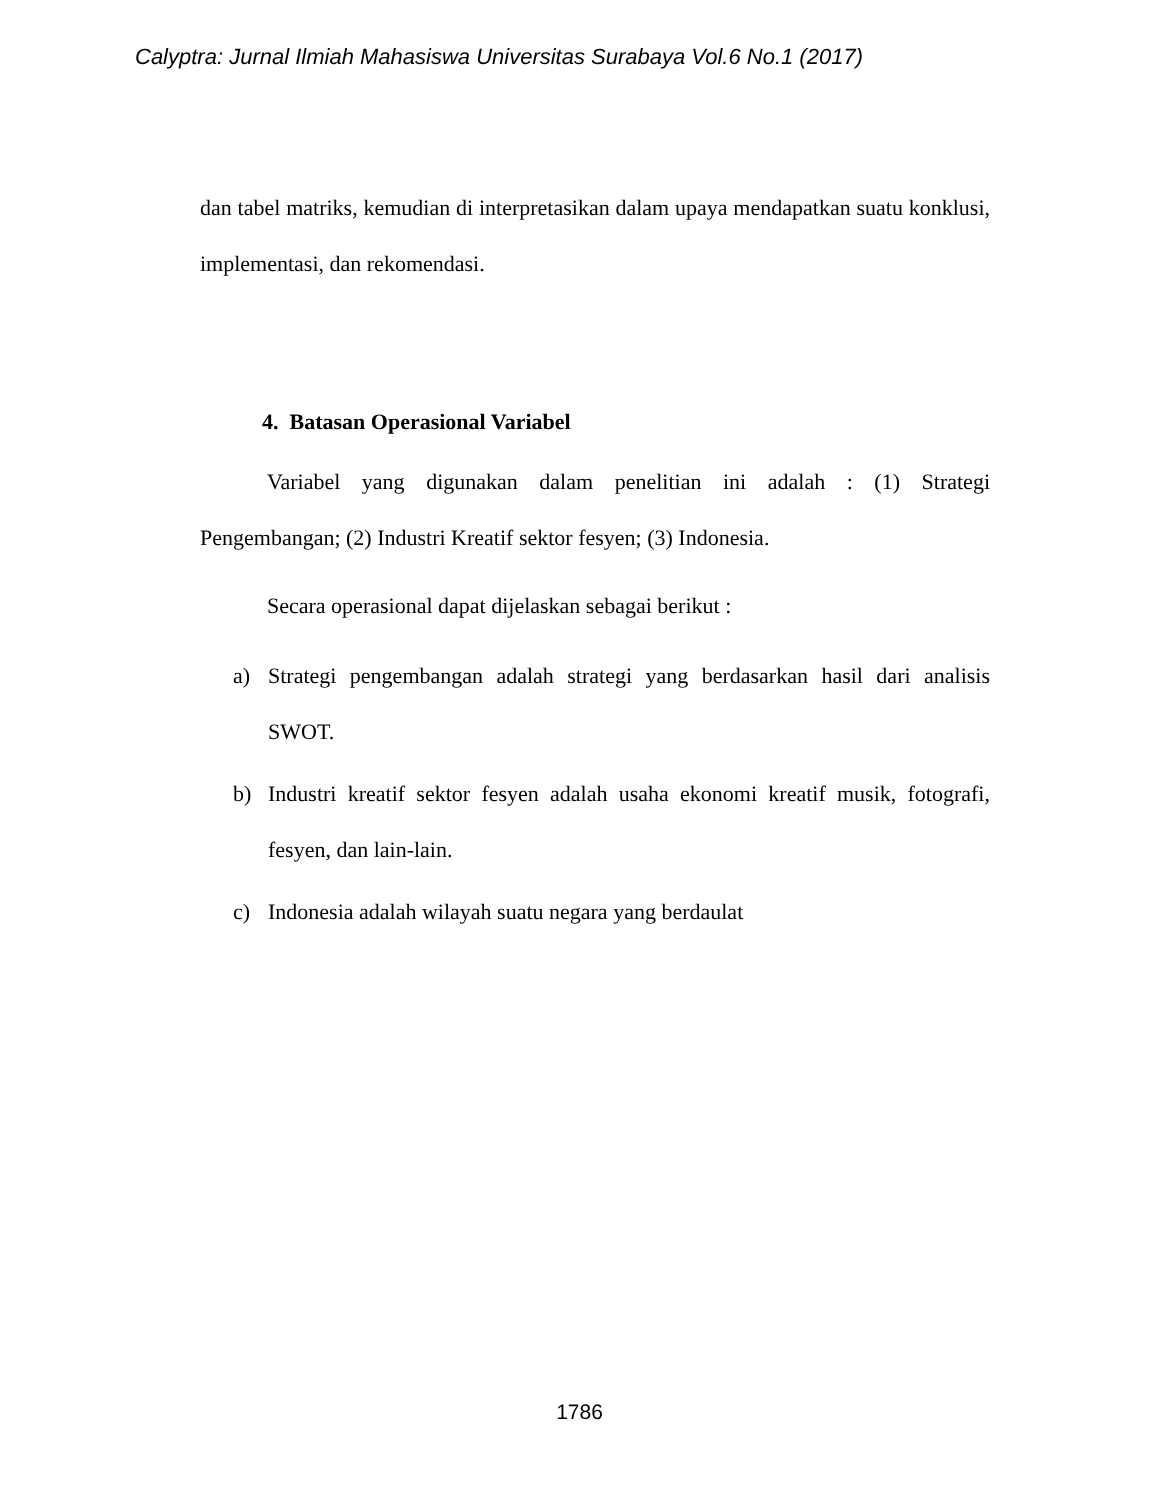Calyptra: Jurnal Ilmiah Mahasiswa Universitas Surabaya Vol.6 No.1 (2017)
dan tabel matriks, kemudian di interpretasikan dalam upaya mendapatkan suatu konklusi, implementasi, dan rekomendasi.
4. Batasan Operasional Variabel
Variabel yang digunakan dalam penelitian ini adalah : (1) Strategi Pengembangan; (2) Industri Kreatif sektor fesyen; (3) Indonesia.
Secara operasional dapat dijelaskan sebagai berikut :
a) Strategi pengembangan adalah strategi yang berdasarkan hasil dari analisis SWOT.
b) Industri kreatif sektor fesyen adalah usaha ekonomi kreatif musik, fotografi, fesyen, dan lain-lain.
c) Indonesia adalah wilayah suatu negara yang berdaulat
1786